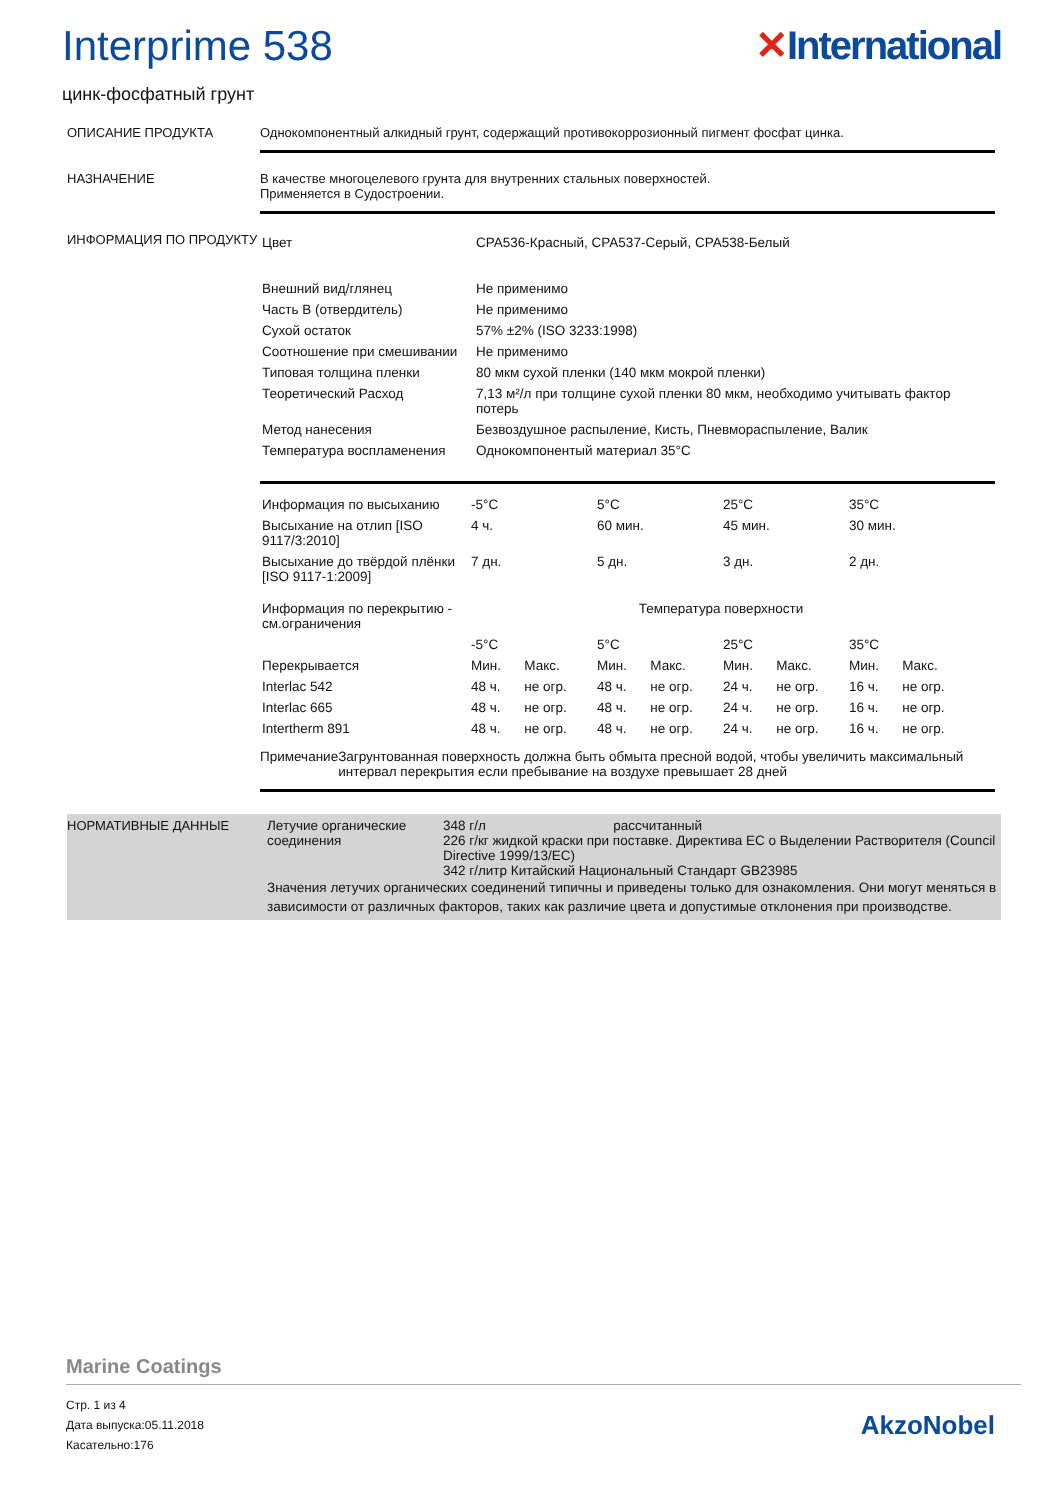Interprime 538 ✕International
цинк-фосфатный грунт
ОПИСАНИЕ ПРОДУКТА Однокомпонентный алкидный грунт, содержащий противокоррозионный пигмент фосфат цинка.
НАЗНАЧЕНИЕ В качестве многоцелевого грунта для внутренних стальных поверхностей.
Применяется в Судостроении.
ИНФОРМАЦИЯ ПО ПРОДУКТУ
| Цвет | CPA536-Красный, CPA537-Серый, CPA538-Белый |
| Внешний вид/глянец | Не применимо |
| Часть B (отвердитель) | Не применимо |
| Сухой остаток | 57% ±2% (ISO 3233:1998) |
| Соотношение при смешивании | Не применимо |
| Типовая толщина пленки | 80 мкм сухой пленки (140 мкм мокрой пленки) |
| Теоретический Расход | 7,13 м²/л при толщине сухой пленки 80 мкм, необходимо учитывать фактор потерь |
| Метод нанесения | Безвоздушное распыление, Кисть, Пневмораспыление, Валик |
| Температура воспламенения | Однокомпонентый материал 35°C |
| Информация по высыханию | -5°C | | 5°C | | 25°C | | 35°C | |
| --- | --- | --- | --- | --- | --- | --- | --- | --- |
| Высыхание на отлип [ISO 9117/3:2010] | 4 ч. | | 60 мин. | | 45 мин. | | 30 мин. | |
| Высыхание до твёрдой плёнки [ISO 9117-1:2009] | 7 дн. | | 5 дн. | | 3 дн. | | 2 дн. | |
| Информация по перекрытию - см.ограничения | Температура поверхности | | | | | | | |
| | -5°C | | 5°C | | 25°C | | 35°C | |
| Перекрывается | Мин. | Макс. | Мин. | Макс. | Мин. | Макс. | Мин. | Макс. |
| Interlac 542 | 48 ч. | не огр. | 48 ч. | не огр. | 24 ч. | не огр. | 16 ч. | не огр. |
| Interlac 665 | 48 ч. | не огр. | 48 ч. | не огр. | 24 ч. | не огр. | 16 ч. | не огр. |
| Intertherm 891 | 48 ч. | не огр. | 48 ч. | не огр. | 24 ч. | не огр. | 16 ч. | не огр. |
Примечание Загрунтованная поверхность должна быть обмыта пресной водой, чтобы увеличить максимальный интервал перекрытия если пребывание на воздухе превышает 28 дней
НОРМАТИВНЫЕ ДАННЫЕ Летучие органические соединения
348 г/л рассчитанный
226 г/кг жидкой краски при поставке. Директива ЕС о Выделении Растворителя (Council Directive 1999/13/EC)
342 г/литр Китайский Национальный Стандарт GB23985
Значения летучих органических соединений типичны и приведены только для ознакомления. Они могут меняться в зависимости от различных факторов, таких как различие цвета и допустимые отклонения при производстве.
Marine Coatings
Стр. 1 из 4
Дата выпуска:05.11.2018
Касательно:176
AkzoNobel